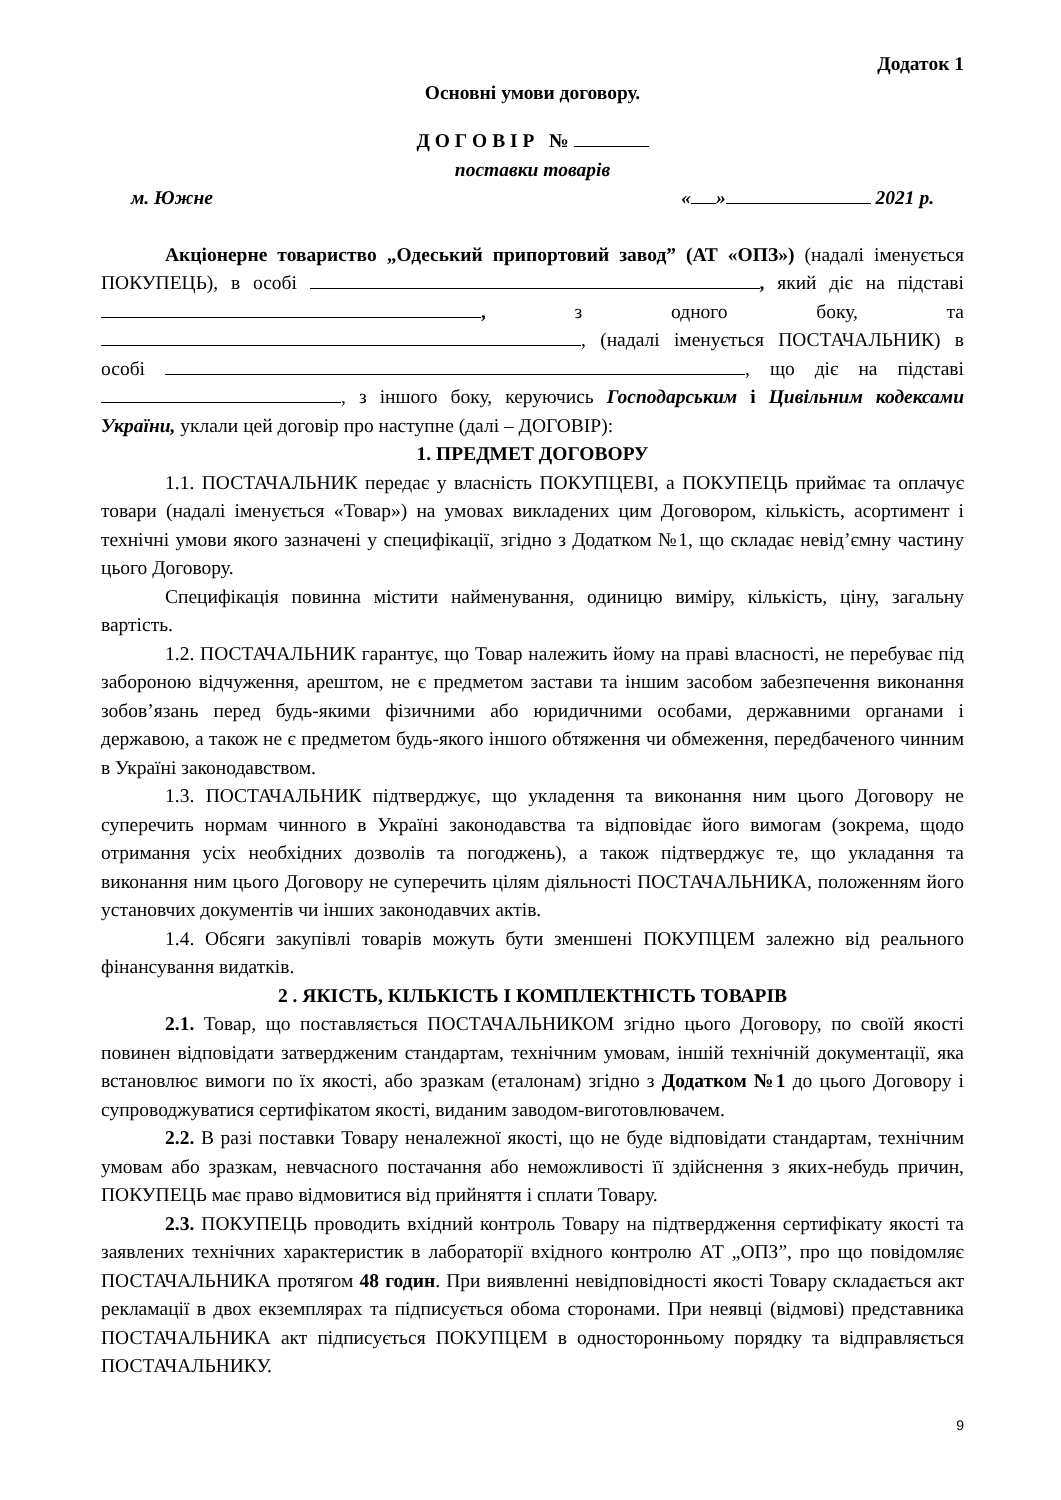Додаток 1
Основні умови договору.
Д О Г О В І Р №
поставки товарів
м. Южне « » 2021 р.
Акціонерне товариство „Одеський припортовий завод” (АТ «ОПЗ») (надалі іменується ПОКУПЕЦЬ), в особі , який діє на підставі , з одного боку, та , (надалі іменується ПОСТАЧАЛЬНИК) в особі , що діє на підставі , з іншого боку, керуючись Господарським і Цивільним кодексами України, уклали цей договір про наступне (далі – ДОГОВІР):
1. ПРЕДМЕТ ДОГОВОРУ
1.1. ПОСТАЧАЛЬНИК передає у власність ПОКУПЦЕВІ, а ПОКУПЕЦЬ приймає та оплачує товари (надалі іменується «Товар») на умовах викладених цим Договором, кількість, асортимент і технічні умови якого зазначені у специфікації, згідно з Додатком №1, що складає невід’ємну частину цього Договору.
Специфікація повинна містити найменування, одиницю виміру, кількість, ціну, загальну вартість.
1.2. ПОСТАЧАЛЬНИК гарантує, що Товар належить йому на праві власності, не перебуває під забороною відчуження, арештом, не є предметом застави та іншим засобом забезпечення виконання зобов’язань перед будь-якими фізичними або юридичними особами, державними органами і державою, а також не є предметом будь-якого іншого обтяження чи обмеження, передбаченого чинним в Україні законодавством.
1.3. ПОСТАЧАЛЬНИК підтверджує, що укладення та виконання ним цього Договору не суперечить нормам чинного в Україні законодавства та відповідає його вимогам (зокрема, щодо отримання усіх необхідних дозволів та погоджень), а також підтверджує те, що укладання та виконання ним цього Договору не суперечить цілям діяльності ПОСТАЧАЛЬНИКА, положенням його установчих документів чи інших законодавчих актів.
1.4. Обсяги закупівлі товарів можуть бути зменшені ПОКУПЦЕМ залежно від реального фінансування видатків.
2 . ЯКІСТЬ, КІЛЬКІСТЬ І КОМПЛЕКТНІСТЬ ТОВАРІВ
2.1. Товар, що поставляється ПОСТАЧАЛЬНИКОМ згідно цього Договору, по своїй якості повинен відповідати затвердженим стандартам, технічним умовам, іншій технічній документації, яка встановлює вимоги по їх якості, або зразкам (еталонам) згідно з Додатком №1 до цього Договору і супроводжуватися сертифікатом якості, виданим заводом-виготовлювачем.
2.2. В разі поставки Товару неналежної якості, що не буде відповідати стандартам, технічним умовам або зразкам, невчасного постачання або неможливості її здійснення з яких-небудь причин, ПОКУПЕЦЬ має право відмовитися від прийняття і сплати Товару.
2.3. ПОКУПЕЦЬ проводить вхідний контроль Товару на підтвердження сертифікату якості та заявлених технічних характеристик в лабораторії вхідного контролю АТ „ОПЗ”, про що повідомляє ПОСТАЧАЛЬНИКА протягом 48 годин. При виявленні невідповідності якості Товару складається акт рекламації в двох екземплярах та підписується обома сторонами. При неявці (відмові) представника ПОСТАЧАЛЬНИКА акт підписується ПОКУПЦЕМ в односторонньому порядку та відправляється ПОСТАЧАЛЬНИКУ.
9